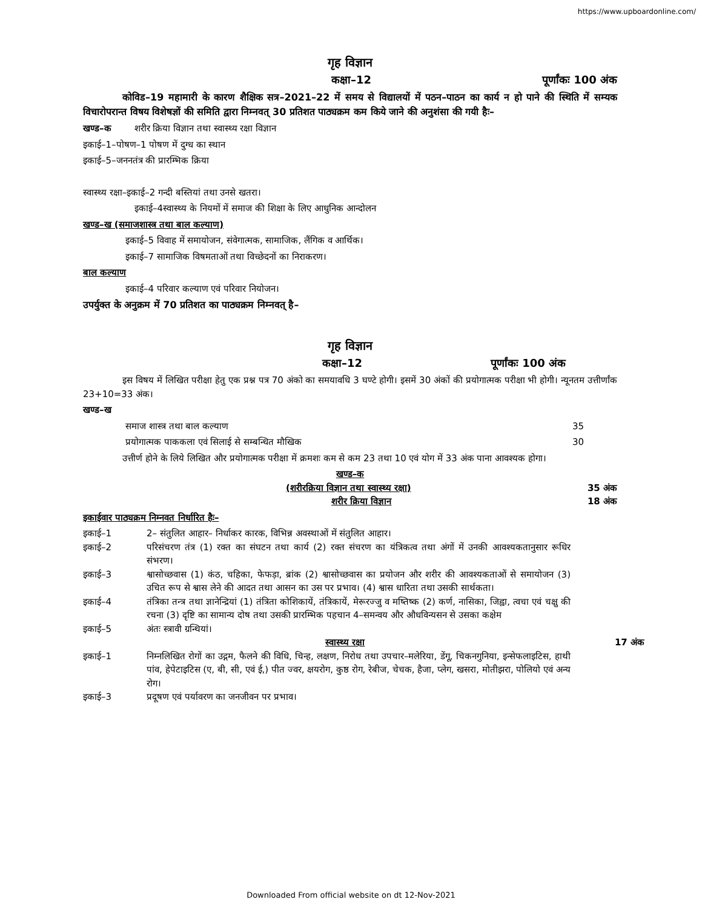https://www.upboardonline.com/
गृह विज्ञान
कक्षा–12 पूर्णांकः 100 अंक
कोविड–19 महामारी के कारण शैक्षिक सत्र–2021–22 में समय से विद्यालयों में पठन–पाठन का कार्य न हो पाने की स्थिति में सम्यक विचारोपरान्त विषय विशेषज्ञों की समिति द्वारा निम्नवत् 30 प्रतिशत पाठ्यक्रम कम किये जाने की अनुशंसा की गयी हैः–
खण्ड–क शरीर क्रिया विज्ञान तथा स्वास्थ्य रक्षा विज्ञान
इकाई–1–पोषण–1 पोषण में दुग्ध का स्थान
इकाई–5–जननतंत्र की प्रारम्भिक क्रिया
स्वास्थ्य रक्षा–इकाई–2 गन्दी बस्तियां तथा उनसे खतरा।
इकाई–4स्वास्थ्य के नियमों में समाज की शिक्षा के लिए आधुनिक आन्दोलन
खण्ड–ख (समाजशास्त्र तथा बाल कल्याण)
इकाई–5 विवाह में समायोजन, संवेगात्मक, सामाजिक, लैंगिक व आर्थिक।
इकाई–7 सामाजिक विषमताओं तथा विच्छेदनों का निराकरण।
बाल कल्याण
इकाई–4 परिवार कल्याण एवं परिवार नियोजन।
उपर्युक्त के अनुक्रम में 70 प्रतिशत का पाठ्यक्रम निम्नवत् है–
गृह विज्ञान
कक्षा–12 पूर्णांकः 100 अंक
इस विषय में लिखित परीक्षा हेतु एक प्रश्न पत्र 70 अंको का समयावधि 3 घण्टे होगी। इसमें 30 अंकों की प्रयोगात्मक परीक्षा भी होगी। न्यूनतम उत्तीर्णांक 23+10=33 अंक।
खण्ड–ख
समाज शास्त्र तथा बाल कल्याण 35
प्रयोगात्मक पाककला एवं सिलाई से सम्बन्धित मौखिक 30
उत्तीर्ण होने के लिये लिखित और प्रयोगात्मक परीक्षा में क्रमशः कम से कम 23 तथा 10 एवं योग में 33 अंक पाना आवश्यक होगा।
खण्ड–क
(शरीरक्रिया विज्ञान तथा स्वास्थ्य रक्षा) 35 अंक
शरीर क्रिया विज्ञान 18 अंक
इकाईवार पाठ्यक्रम निम्नवत निर्धारित हैः–
इकाई–1 2– संतुलित आहार– निर्धाकर कारक, विभिन्न अवस्थाओं में संतुलित आहार।
इकाई–2 परिसंचरण तंत्र (1) रक्त का संघटन तथा कार्य (2) रक्त संचरण का यंत्रिकत्व तथा अंगों में उनकी आवश्यकतानुसार रूधिर संभरण।
इकाई–3 श्वासोच्छवास (1) कंठ, चहिका, फेफड़ा, ब्रांक (2) श्वासोच्छवास का प्रयोजन और शरीर की आवश्यकताओं से समायोजन (3) उचित रूप से श्वास लेने की आदत तथा आसन का उस पर प्रभाव। (4) श्वास धारिता तथा उसकी सार्थकता।
इकाई–4 तंत्रिका तन्त्र तथा ज्ञानेन्द्रियां (1) तंत्रिता कोशिकायें, तंत्रिकायें, मेरूरज्जु व मष्तिष्क (2) कर्ण, नासिका, जिह्वा, त्वचा एवं चक्षु की रचना (3) दृष्टि का सामान्य दोष तथा उसकी प्रारम्भिक पहचान 4–समन्वय और औधविन्यसन से उसका कक्षेम
इकाई–5 अंतः स्त्रावी ग्रन्थियां।
स्वास्थ्य रक्षा 17 अंक
इकाई–1 निम्नलिखित रोगों का उद्गम, फैलने की विधि, चिन्ह, लक्षण, निरोध तथा उपचार–मलेरिया, डेंगू, चिकनगुनिया, इन्सेफलाइटिस, हाथी पांव, हेपेटाइटिस (ए, बी, सी, एवं ई,) पीत ज्वर, क्षयरोग, कुष्ठ रोग, रेबीज, चेचक, हैजा, प्लेग, खसरा, मोतीझरा, पोलियो एवं अन्य रोग।
इकाई–3 प्रदूषण एवं पर्यावरण का जनजीवन पर प्रभाव।
Downloaded From official website on dt 12-Nov-2021